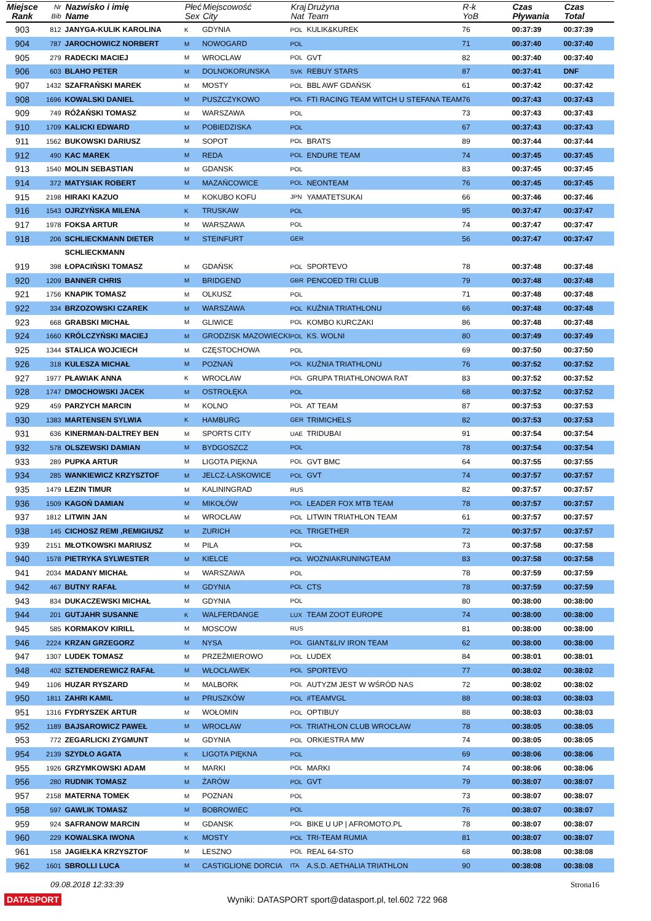| Miejsce Rank | Nr Bib | Nazwisko i imię Name | Płeć Sex | Miejscowość City | Kraj Nat | Drużyna Team | R-k YoB | Czas Pływania | Czas Total |
| --- | --- | --- | --- | --- | --- | --- | --- | --- | --- |
| 903 | 812 | JANYGA-KULIK KAROLINA | K | GDYNIA | POL | KULIK&KUREK | 76 | 00:37:39 | 00:37:39 |
| 904 | 787 | JAROCHOWICZ NORBERT | M | NOWOGARD | POL | | 71 | 00:37:40 | 00:37:40 |
| 905 | 279 | RADECKI MACIEJ | M | WROCLAW | POL | GVT | 82 | 00:37:40 | 00:37:40 |
| 906 | 603 | BLAHO PETER | M | DOLNOKORUNSKA | SVK | REBUY STARS | 87 | 00:37:41 | DNF |
| 907 | 1432 | SZAFRAŃSKI MAREK | M | MOSTY | POL | BBL AWF GDAŃSK | 61 | 00:37:42 | 00:37:42 |
| 908 | 1696 | KOWALSKI DANIEL | M | PUSZCZYKOWO | POL | FTI RACING TEAM WITCH U STEFANA TEAM | 76 | 00:37:43 | 00:37:43 |
| 909 | 749 | RÓŻAŃSKI TOMASZ | M | WARSZAWA | POL | | 73 | 00:37:43 | 00:37:43 |
| 910 | 1709 | KALICKI EDWARD | M | POBIEDZISKA | POL | | 67 | 00:37:43 | 00:37:43 |
| 911 | 1562 | BUKOWSKI DARIUSZ | M | SOPOT | POL | BRATS | 89 | 00:37:44 | 00:37:44 |
| 912 | 490 | KAC MAREK | M | REDA | POL | ENDURE TEAM | 74 | 00:37:45 | 00:37:45 |
| 913 | 1540 | MOLIN SEBASTIAN | M | GDANSK | POL | | 83 | 00:37:45 | 00:37:45 |
| 914 | 372 | MATYSIAK ROBERT | M | MAZAŃCOWICE | POL | NEONTEAM | 76 | 00:37:45 | 00:37:45 |
| 915 | 2198 | HIRAKI KAZUO | M | KOKUBO KOFU | JPN | YAMATETSUKAI | 66 | 00:37:46 | 00:37:46 |
| 916 | 1543 | OJRZYŃSKA MILENA | K | TRUSKAW | POL | | 95 | 00:37:47 | 00:37:47 |
| 917 | 1978 | FOKSA ARTUR | M | WARSZAWA | POL | | 74 | 00:37:47 | 00:37:47 |
| 918 | 206 | SCHLIECKMANN DIETER | M | STEINFURT | GER | | 56 | 00:37:47 | 00:37:47 |
| | | SCHLIECKMANN | | | | | | | |
| 919 | 398 | ŁOPACIŃSKI TOMASZ | M | GDAŃSK | POL | SPORTEVO | 78 | 00:37:48 | 00:37:48 |
| 920 | 1209 | BANNER CHRIS | M | BRIDGEND | GBR | PENCOED TRI CLUB | 79 | 00:37:48 | 00:37:48 |
| 921 | 1756 | KNAPIK TOMASZ | M | OLKUSZ | POL | | 71 | 00:37:48 | 00:37:48 |
| 922 | 334 | BRZOZOWSKI CZAREK | M | WARSZAWA | POL | KUŹNIA TRIATHLONU | 66 | 00:37:48 | 00:37:48 |
| 923 | 668 | GRABSKI MICHAŁ | M | GLIWICE | POL | KOMBO KURCZAKI | 86 | 00:37:48 | 00:37:48 |
| 924 | 1660 | KRÓLCZYŃSKI MACIEJ | M | GRODZISK MAZOWIECKI | POL | KS. WOLNI | 80 | 00:37:49 | 00:37:49 |
| 925 | 1344 | STALICA WOJCIECH | M | CZĘSTOCHOWA | POL | | 69 | 00:37:50 | 00:37:50 |
| 926 | 318 | KULESZA MICHAŁ | M | POZNAŃ | POL | KUŹNIA TRIATHLONU | 76 | 00:37:52 | 00:37:52 |
| 927 | 1977 | PŁAWIAK ANNA | K | WROCŁAW | POL | GRUPA TRIATHLONOWA RAT | 83 | 00:37:52 | 00:37:52 |
| 928 | 1747 | DMOCHOWSKI JACEK | M | OSTROŁĘKA | POL | | 68 | 00:37:52 | 00:37:52 |
| 929 | 459 | PARZYCH MARCIN | M | KOLNO | POL | AT TEAM | 87 | 00:37:53 | 00:37:53 |
| 930 | 1383 | MARTENSEN SYLWIA | K | HAMBURG | GER | TRIMICHELS | 82 | 00:37:53 | 00:37:53 |
| 931 | 636 | KINERMAN-DALTREY BEN | M | SPORTS CITY | UAE | TRIDUBAI | 91 | 00:37:54 | 00:37:54 |
| 932 | 578 | OLSZEWSKI DAMIAN | M | BYDGOSZCZ | POL | | 78 | 00:37:54 | 00:37:54 |
| 933 | 289 | PUPKA ARTUR | M | LIGOTA PIĘKNA | POL | GVT BMC | 64 | 00:37:55 | 00:37:55 |
| 934 | 285 | WANKIEWICZ KRZYSZTOF | M | JELCZ-LASKOWICE | POL | GVT | 74 | 00:37:57 | 00:37:57 |
| 935 | 1479 | LEZIN TIMUR | M | KALININGRAD | RUS | | 82 | 00:37:57 | 00:37:57 |
| 936 | 1509 | KAGOŃ DAMIAN | M | MIKOŁÓW | POL | LEADER FOX MTB TEAM | 78 | 00:37:57 | 00:37:57 |
| 937 | 1812 | LITWIN JAN | M | WROCŁAW | POL | LITWIN TRIATHLON TEAM | 61 | 00:37:57 | 00:37:57 |
| 938 | 145 | CICHOSZ REMI ,REMIGIUSZ | M | ZURICH | POL | TRIGETHER | 72 | 00:37:57 | 00:37:57 |
| 939 | 2151 | MŁOTKOWSKI MARIUSZ | M | PILA | POL | | 73 | 00:37:58 | 00:37:58 |
| 940 | 1578 | PIETRYKA SYLWESTER | M | KIELCE | POL | WOZNIAKRUNINGTEAM | 83 | 00:37:58 | 00:37:58 |
| 941 | 2034 | MADANY MICHAŁ | M | WARSZAWA | POL | | 78 | 00:37:59 | 00:37:59 |
| 942 | 467 | BUTNY RAFAŁ | M | GDYNIA | POL | CTS | 78 | 00:37:59 | 00:37:59 |
| 943 | 834 | DUKACZEWSKI MICHAŁ | M | GDYNIA | POL | | 80 | 00:38:00 | 00:38:00 |
| 944 | 201 | GUTJAHR SUSANNE | K | WALFERDANGE | LUX | TEAM ZOOT EUROPE | 74 | 00:38:00 | 00:38:00 |
| 945 | 585 | KORMAKOV KIRILL | M | MOSCOW | RUS | | 81 | 00:38:00 | 00:38:00 |
| 946 | 2224 | KRZAN GRZEGORZ | M | NYSA | POL | GIANT&LIV IRON TEAM | 62 | 00:38:00 | 00:38:00 |
| 947 | 1307 | LUDEK TOMASZ | M | PRZEŹMIEROWO | POL | LUDEX | 84 | 00:38:01 | 00:38:01 |
| 948 | 402 | SZTENDEREWICZ RAFAŁ | M | WŁOCŁAWEK | POL | SPORTEVO | 77 | 00:38:02 | 00:38:02 |
| 949 | 1106 | HUZAR RYSZARD | M | MALBORK | POL | AUTYZM JEST W WŚRÓD NAS | 72 | 00:38:02 | 00:38:02 |
| 950 | 1811 | ZAHRI KAMIL | M | PRUSZKÓW | POL | #TEAMVGL | 88 | 00:38:03 | 00:38:03 |
| 951 | 1316 | FYDRYSZEK ARTUR | M | WOŁOMIN | POL | OPTIBUY | 88 | 00:38:03 | 00:38:03 |
| 952 | 1189 | BAJSAROWICZ PAWEŁ | M | WROCŁAW | POL | TRIATHLON CLUB WROCŁAW | 78 | 00:38:05 | 00:38:05 |
| 953 | 772 | ZEGARLICKI ZYGMUNT | M | GDYNIA | POL | ORKIESTRA MW | 74 | 00:38:05 | 00:38:05 |
| 954 | 2139 | SZYDŁO AGATA | K | LIGOTA PIĘKNA | POL | | 69 | 00:38:06 | 00:38:06 |
| 955 | 1926 | GRZYMKOWSKI ADAM | M | MARKI | POL | MARKI | 74 | 00:38:06 | 00:38:06 |
| 956 | 280 | RUDNIK TOMASZ | M | ŻARÓW | POL | GVT | 79 | 00:38:07 | 00:38:07 |
| 957 | 2158 | MATERNA TOMEK | M | POZNAN | POL | | 73 | 00:38:07 | 00:38:07 |
| 958 | 597 | GAWLIK TOMASZ | M | BOBROWIEC | POL | | 76 | 00:38:07 | 00:38:07 |
| 959 | 924 | SAFRANOW MARCIN | M | GDANSK | POL | BIKE U UP / AFROMOTO.PL | 78 | 00:38:07 | 00:38:07 |
| 960 | 229 | KOWALSKA IWONA | K | MOSTY | POL | TRI-TEAM RUMIA | 81 | 00:38:07 | 00:38:07 |
| 961 | 158 | JAGIEŁKA KRZYSZTOF | M | LESZNO | POL | REAL 64-STO | 68 | 00:38:08 | 00:38:08 |
| 962 | 1601 | SBROLLI LUCA | M | CASTIGLIONE DORCIA | ITA | A.S.D. AETHALIA TRIATHLON | 90 | 00:38:08 | 00:38:08 |
09.08.2018 12:33:39 Strona16
DATASPORT Wyniki: DATASPORT sport@datasport.pl, tel.602 722 968